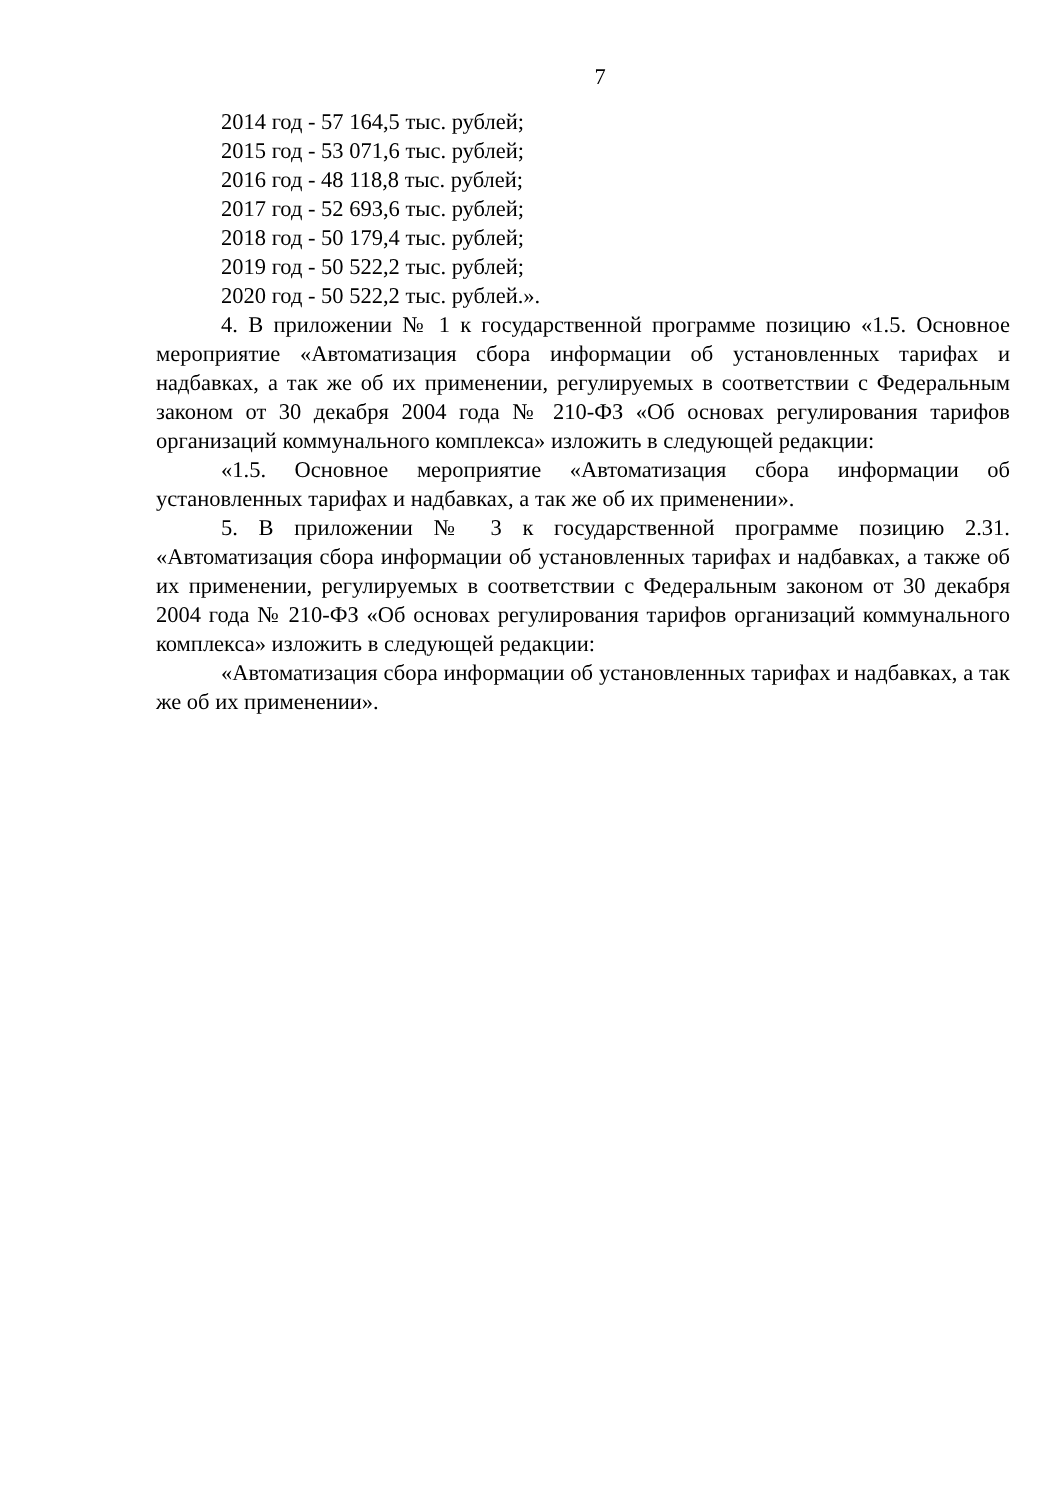7
2014 год - 57 164,5 тыс. рублей;
2015 год - 53 071,6 тыс. рублей;
2016 год - 48 118,8 тыс. рублей;
2017 год - 52 693,6 тыс. рублей;
2018 год - 50 179,4 тыс. рублей;
2019 год - 50 522,2 тыс. рублей;
2020 год - 50 522,2 тыс. рублей.».
4. В приложении № 1 к государственной программе позицию «1.5. Основное мероприятие «Автоматизация сбора информации об установленных тарифах и надбавках, а так же об их применении, регулируемых в соответствии с Федеральным законом от 30 декабря 2004 года № 210-ФЗ «Об основах регулирования тарифов организаций коммунального комплекса» изложить в следующей редакции:
«1.5. Основное мероприятие «Автоматизация сбора информации об установленных тарифах и надбавках, а так же об их применении».
5. В приложении № 3 к государственной программе позицию 2.31. «Автоматизация сбора информации об установленных тарифах и надбавках, а также об их применении, регулируемых в соответствии с Федеральным законом от 30 декабря 2004 года № 210-ФЗ «Об основах регулирования тарифов организаций коммунального комплекса» изложить в следующей редакции:
«Автоматизация сбора информации об установленных тарифах и надбавках, а так же об их применении».